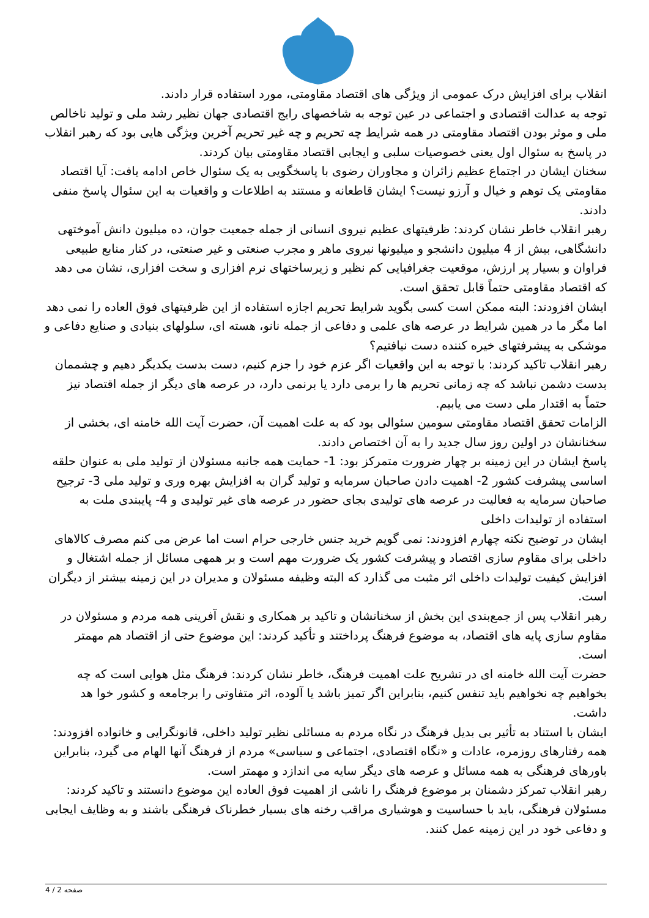انقلاب برای افزایش درک عمومی از ویژگی های اقتصاد مقاومتی، مورد استفاده قرار دادند.
توجه به عدالت اقتصادی و اجتماعی در عین توجه به شاخصهای رایج اقتصادی جهان نظیر رشد ملی و تولید ناخالص ملی و موثر بودن اقتصاد مقاومتی در همه شرایط چه تحریم و چه غیر تحریم آخرین ویژگی هایی بود که رهبر انقلاب در پاسخ به سئوال اول یعنی خصوصیات سلبی و ایجابی اقتصاد مقاومتی بیان کردند.
سخنان ایشان در اجتماع عظیم زائران و مجاوران رضوی با پاسخگویی به یک سئوال خاص ادامه یافت: آیا اقتصاد مقاومتی یک توهم و خیال و آرزو نیست؟ ایشان قاطعانه و مستند به اطلاعات و واقعیات به این سئوال پاسخ منفی دادند.
رهبر انقلاب خاطر نشان کردند: ظرفیتهای عظیم نیروی انسانی از جمله جمعیت جوان، ده میلیون دانش آموختهی دانشگاهی، بیش از 4 میلیون دانشجو و میلیونها نیروی ماهر و مجرب صنعتی و غیر صنعتی، در کنار منابع طبیعی فراوان و بسیار پر ارزش، موقعیت جغرافیایی کم نظیر و زیرساختهای نرم افزاری و سخت افزاری، نشان می دهد که اقتصاد مقاومتی حتماً قابل تحقق است.
ایشان افزودند: البته ممکن است کسی بگوید شرایط تحریم اجازه استفاده از این ظرفیتهای فوق العاده را نمی دهد اما مگر ما در همین شرایط در عرصه های علمی و دفاعی از جمله نانو، هسته ای، سلولهای بنیادی و صنایع دفاعی و موشکی به پیشرفتهای خیره کننده دست نیافتیم؟
رهبر انقلاب تاکید کردند: با توجه به این واقعیات اگر عزم خود را جزم کنیم، دست بدست یکدیگر دهیم و چشممان بدست دشمن نباشد که چه زمانی تحریم ها را برمی دارد یا برنمی دارد، در عرصه های دیگر از جمله اقتصاد نیز حتماً به اقتدار ملی دست می یابیم.
الزامات تحقق اقتصاد مقاومتی سومین سئوالی بود که به علت اهمیت آن، حضرت آیت الله خامنه ای، بخشی از سخنانشان در اولین روز سال جدید را به آن اختصاص دادند.
پاسخ ایشان در این زمینه بر چهار ضرورت متمرکز بود: 1- حمایت همه جانبه مسئولان از تولید ملی به عنوان حلقه اساسی پیشرفت کشور 2- اهمیت دادن صاحبان سرمایه و تولید گران به افزایش بهره وری و تولید ملی 3- ترجیح صاحبان سرمایه به فعالیت در عرصه های تولیدی بجای حضور در عرصه های غیر تولیدی و 4- پایبندی ملت به استفاده از تولیدات داخلی
ایشان در توضیح نکته چهارم افزودند: نمی گویم خرید جنس خارجی حرام است اما عرض می کنم مصرف کالاهای داخلی برای مقاوم سازی اقتصاد و پیشرفت کشور یک ضرورت مهم است و بر همهی مسائل از جمله اشتغال و افزایش کیفیت تولیدات داخلی اثر مثبت می گذارد که البته وظیفه مسئولان و مدیران در این زمینه بیشتر از دیگران است.
رهبر انقلاب پس از جمع‌بندی این بخش از سخنانشان و تاکید بر همکاری و نقش آفرینی همه مردم و مسئولان در مقاوم سازی پایه های اقتصاد، به موضوع فرهنگ پرداختند و تأکید کردند: این موضوع حتی از اقتصاد هم مهمتر است.
حضرت آیت الله خامنه ای در تشریح علت اهمیت فرهنگ، خاطر نشان کردند: فرهنگ مثل هوایی است که چه بخواهیم چه نخواهیم باید تنفس کنیم، بنابراین اگر تمیز باشد یا آلوده، اثر متفاوتی را برجامعه و کشور خوا هد داشت.
ایشان با استناد به تأثیر بی بدیل فرهنگ در نگاه مردم به مسائلی نظیر تولید داخلی، قانونگرایی و خانواده افزودند: همه رفتارهای روزمره، عادات و «نگاه اقتصادی، اجتماعی و سیاسی» مردم از فرهنگ آنها الهام می گیرد، بنابراین باورهای فرهنگی به همه مسائل و عرصه های دیگر سایه می اندازد و مهمتر است.
رهبر انقلاب تمرکز دشمنان بر موضوع فرهنگ را ناشی از اهمیت فوق العاده این موضوع دانستند و تاکید کردند: مسئولان فرهنگی، باید با حساسیت و هوشیاری مراقب رخنه های بسیار خطرناک فرهنگی باشند و به وظایف ایجابی و دفاعی خود در این زمینه عمل کنند.
صفحه 2 / 4